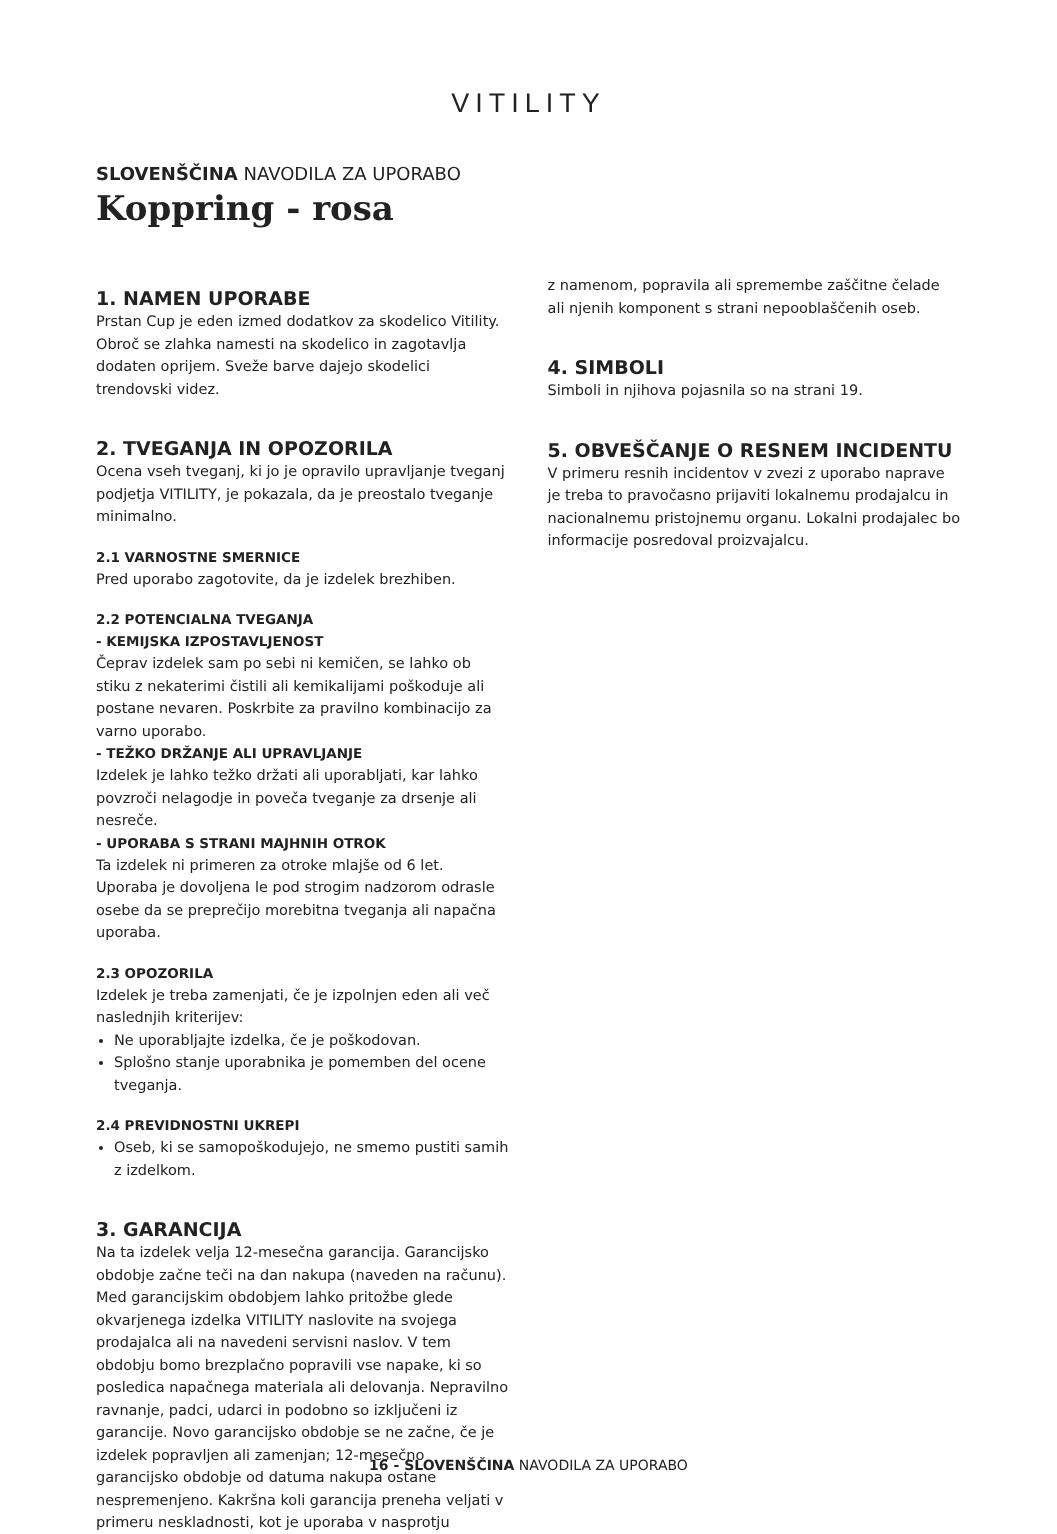VITILITY
SLOVENŠČINA NAVODILA ZA UPORABO
Koppring - rosa
1. NAMEN UPORABE
Prstan Cup je eden izmed dodatkov za skodelico Vitility. Obroč se zlahka namesti na skodelico in zagotavlja dodaten oprijem. Sveže barve dajejo skodelici trendovski videz.
2. TVEGANJA IN OPOZORILA
Ocena vseh tveganj, ki jo je opravilo upravljanje tveganj podjetja VITILITY, je pokazala, da je preostalo tveganje minimalno.
2.1 VARNOSTNE SMERNICE
Pred uporabo zagotovite, da je izdelek brezhiben.
2.2 POTENCIALNA TVEGANJA
- KEMIJSKA IZPOSTAVLJENOST
Čeprav izdelek sam po sebi ni kemičen, se lahko ob stiku z nekaterimi čistili ali kemikalijami poškoduje ali postane nevaren. Poskrbite za pravilno kombinacijo za varno uporabo.
- TEŽKO DRŽANJE ALI UPRAVLJANJE
Izdelek je lahko težko držati ali uporabljati, kar lahko povzroči nelagodje in poveča tveganje za drsenje ali nesreče.
- UPORABA S STRANI MAJHNIH OTROK
Ta izdelek ni primeren za otroke mlajše od 6 let. Uporaba je dovoljena le pod strogim nadzorom odrasle osebe da se preprečijo morebitna tveganja ali napačna uporaba.
2.3 OPOZORILA
Izdelek je treba zamenjati, če je izpolnjen eden ali več naslednjih kriterijev:
Ne uporabljajte izdelka, če je poškodovan.
Splošno stanje uporabnika je pomemben del ocene tveganja.
2.4 PREVIDNOSTNI UKREPI
Oseb, ki se samopoškodujejo, ne smemo pustiti samih z izdelkom.
3. GARANCIJA
Na ta izdelek velja 12-mesečna garancija. Garancijsko obdobje začne teči na dan nakupa (naveden na računu). Med garancijskim obdobjem lahko pritožbe glede okvarjenega izdelka VITILITY naslovite na svojega prodajalca ali na navedeni servisni naslov. V tem obdobju bomo brezplačno popravili vse napake, ki so posledica napačnega materiala ali delovanja. Nepravilno ravnanje, padci, udarci in podobno so izključeni iz garancije. Novo garancijsko obdobje se ne začne, če je izdelek popravljen ali zamenjan; 12-mesečno garancijsko obdobje od datuma nakupa ostane nespremenjeno. Kakršna koli garancija preneha veljati v primeru neskladnosti, kot je uporaba v nasprotju
z namenom, popravila ali spremembe zaščitne čelade ali njenih komponent s strani nepooblaščenih oseb.
4. SIMBOLI
Simboli in njihova pojasnila so na strani 19.
5. OBVEŠČANJE O RESNEM INCIDENTU
V primeru resnih incidentov v zvezi z uporabo naprave je treba to pravočasno prijaviti lokalnemu prodajalcu in nacionalnemu pristojnemu organu. Lokalni prodajalec bo informacije posredoval proizvajalcu.
16 - SLOVENŠČINA NAVODILA ZA UPORABO